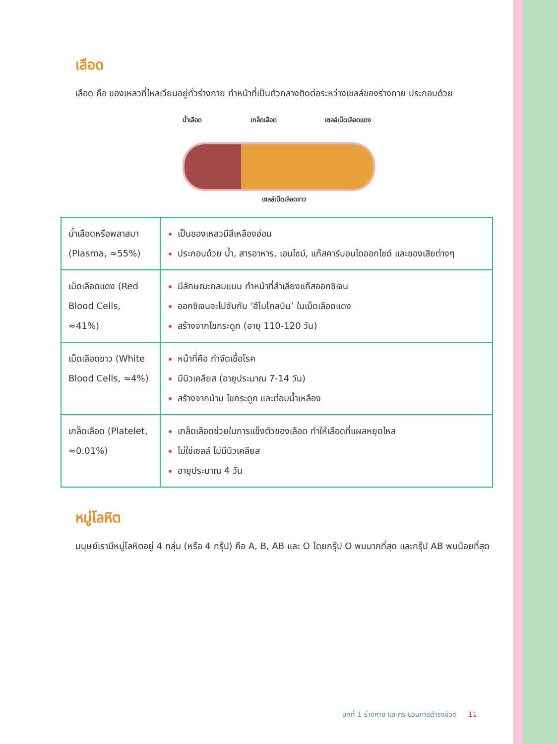เลือด
เลือด คือ ของเหลวที่ไหลเวียนอยู่ทั่วร่างกาย ทำหน้าที่เป็นตัวกลางติดต่อระหว่างเซลล์ของร่างกาย ประกอบด้วย
น้ำเลือด เกล็ดเลือด เซลล์เม็ดเลือดแดง
เซลล์เม็ดเลือดขาว
| น้ำเลือดหรือพลาสมา (Plasma, ≈55%) | เป็นของเหลวมีสีเหลืองอ่อน ประกอบด้วย น้ำ, สารอาหาร, เอนไซม์, แก๊สคาร์บอนไดออกไซด์ และของเสียต่างๆ |
| เม็ดเลือดแดง (Red Blood Cells, ≈41%) | มีลักษณะกลมแบน ทำหน้าที่ลำเลียงแก๊สออกซิเจน ออกซิเจนจะไปจับกับ ‘ฮีโมโกลบิน’ ในเม็ดเลือดแดง สร้างจากไขกระดูก (อายุ 110-120 วัน) |
| เม็ดเลือดขาว (White Blood Cells, ≈4%) | หน้าที่คือ กำจัดเชื้อโรค มีนิวเคลียส (อายุประมาณ 7-14 วัน) สร้างจากม้าม ไขกระดูก และต่อมน้ำเหลือง |
| เกล็ดเลือด (Platelet, ≈0.01%) | เกล็ดเลือดช่วยในการแข็งตัวของเลือด ทำให้เลือดที่แผลหยุดไหล ไม่ใช่เซลล์ ไม่มีนิวเคลียส อายุประมาณ 4 วัน |
หมู่โลหิต
มนุษย์เรามีหมู่โลหิตอยู่ 4 กลุ่ม (หรือ 4 กรุ๊ป) คือ A, B, AB และ O โดยกรุ๊ป O พบมากที่สุด และกรุ๊ป AB พบน้อยที่สุด
บทที่ 1 ร่างกาย และกระบวนการดำรงชีวิต 11